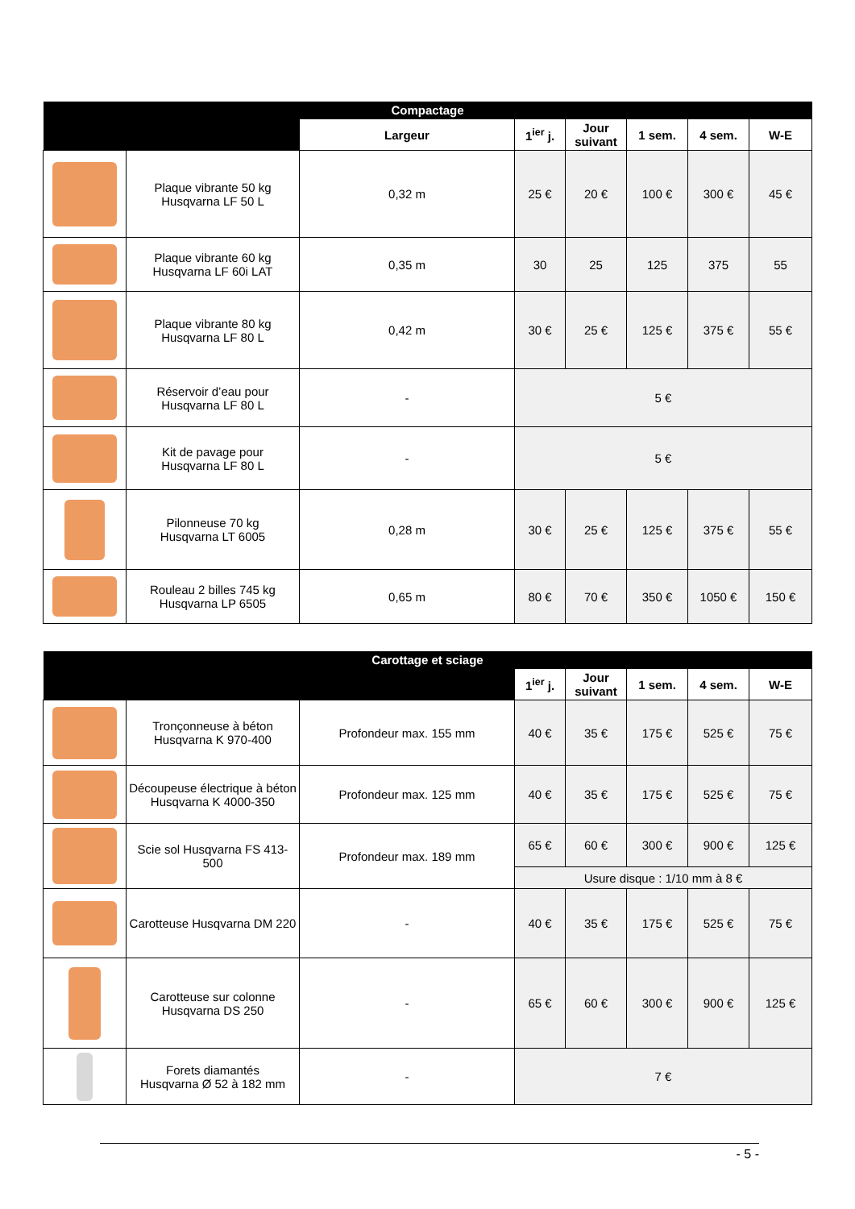| Compactage | | | | | | | |
| --- | --- | --- | --- | --- | --- | --- | --- |
| | | Largeur | 1<sup>ier</sup> j. | Jour suivant | 1 sem. | 4 sem. | W-E |
| | Plaque vibrante 50 kg Husqvarna LF 50 L | 0,32 m | 25 € | 20 € | 100 € | 300 € | 45 € |
| | Plaque vibrante 60 kg Husqvarna LF 60i LAT | 0,35 m | 30 | 25 | 125 | 375 | 55 |
| | Plaque vibrante 80 kg Husqvarna LF 80 L | 0,42 m | 30 € | 25 € | 125 € | 375 € | 55 € |
| | Réservoir d’eau pour Husqvarna LF 80 L | - | 5 € | | | | |
| | Kit de pavage pour Husqvarna LF 80 L | - | 5 € | | | | |
| | Pilonneuse 70 kg Husqvarna LT 6005 | 0,28 m | 30 € | 25 € | 125 € | 375 € | 55 € |
| | Rouleau 2 billes 745 kg Husqvarna LP 6505 | 0,65 m | 80 € | 70 € | 350 € | 1050 € | 150 € |
| Carottage et sciage | | | | | | | |
| --- | --- | --- | --- | --- | --- | --- | --- |
| | | | 1<sup>ier</sup> j. | Jour suivant | 1 sem. | 4 sem. | W-E |
| | Tronçonneuse à béton Husqvarna K 970-400 | Profondeur max. 155 mm | 40 € | 35 € | 175 € | 525 € | 75 € |
| | Découpeuse électrique à béton Husqvarna K 4000-350 | Profondeur max. 125 mm | 40 € | 35 € | 175 € | 525 € | 75 € |
| | Scie sol Husqvarna FS 413-500 | Profondeur max. 189 mm | 65 € | 60 € | 300 € | 900 € | 125 € |
| | | | Usure disque : 1/10 mm à 8 € | | | | |
| | Carotteuse Husqvarna DM 220 | - | 40 € | 35 € | 175 € | 525 € | 75 € |
| | Carotteuse sur colonne Husqvarna DS 250 | - | 65 € | 60 € | 300 € | 900 € | 125 € |
| | Forets diamantés Husqvarna Ø 52 à 182 mm | - | 7 € | | | | |
- 5 -